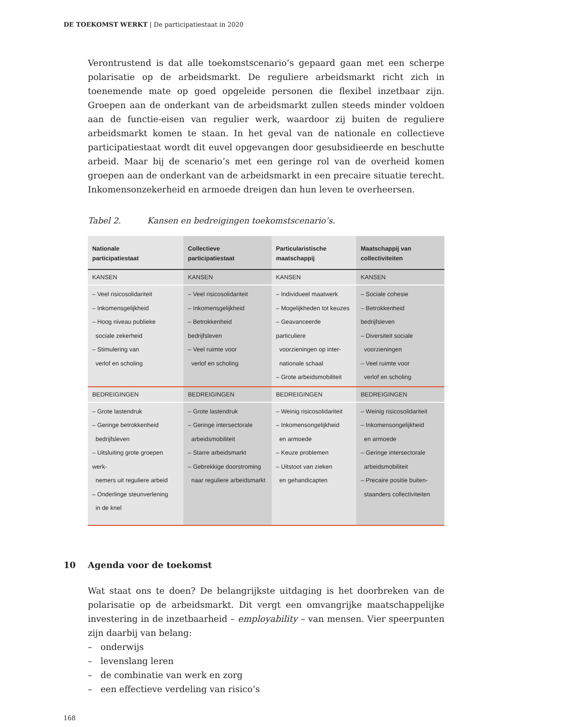DE TOEKOMST WERKT | De participatiestaat in 2020
Verontrustend is dat alle toekomstscenario’s gepaard gaan met een scherpe polarisatie op de arbeidsmarkt. De reguliere arbeidsmarkt richt zich in toenemende mate op goed opgeleide personen die flexibel inzetbaar zijn. Groepen aan de onderkant van de arbeidsmarkt zullen steeds minder voldoen aan de functie-eisen van regulier werk, waardoor zij buiten de reguliere arbeidsmarkt komen te staan. In het geval van de nationale en collectieve participatiestaat wordt dit euvel opgevangen door gesubsidieerde en beschutte arbeid. Maar bij de scenario’s met een geringe rol van de overheid komen groepen aan de onderkant van de arbeidsmarkt in een precaire situatie terecht. Inkomensonzekerheid en armoede dreigen dan hun leven te overheersen.
Tabel 2. Kansen en bedreigingen toekomstscenario’s.
| Nationale participatiestaat | Collectieve participatiestaat | Particularistische maatschappij | Maatschappij van collectiviteiten |
| --- | --- | --- | --- |
| KANSEN | KANSEN | KANSEN | KANSEN |
| – Veel risicosolidariteit – Inkomensgelijkheid – Hoog niveau publieke sociale zekerheid – Stimulering van verlof en scholing | – Veel risicosolidariteit – Inkomensgelijkheid – Betrokkenheid bedrijfsleven – Veel ruimte voor verlof en scholing | – Individueel maatwerk – Mogelijkheden tot keuzes – Geavanceerde particuliere voorzieningen op inter- nationale schaal – Grote arbeidsmobiliteit | – Sociale cohesie – Betrokkenheid bedrijfsleven – Diversiteit sociale voorzieningen – Veel ruimte voor verlof en scholing |
| BEDREIGINGEN | BEDREIGINGEN | BEDREIGINGEN | BEDREIGINGEN |
| – Grote lastendruk – Geringe betrokkenheid bedrijfsleven – Uitsluiting grote groepen werk- nemers uit reguliere arbeid – Onderlinge steunverlening in de knel | – Grote lastendruk – Geringe intersectorale arbeidsmobiliteit – Starre arbeidsmarkt – Gebrekkige doorstroming naar reguliere arbeidsmarkt | – Weinig risicosolidariteit – Inkomensongelijkheid en armoede – Keuze problemen – Uitstoot van zieken en gehandicapten | – Weinig risicosolidariteit – Inkomensongelijkheid en armoede – Geringe intersectorale arbeidsmobiliteit – Precaire positie buiten- staanders collectiviteiten |
10 Agenda voor de toekomst
Wat staat ons te doen? De belangrijkste uitdaging is het doorbreken van de polarisatie op de arbeidsmarkt. Dit vergt een omvangrijke maatschappelijke investering in de inzetbaarheid – employability – van mensen. Vier speerpunten zijn daarbij van belang:
– onderwijs
– levenslang leren
– de combinatie van werk en zorg
– een effectieve verdeling van risico’s
168